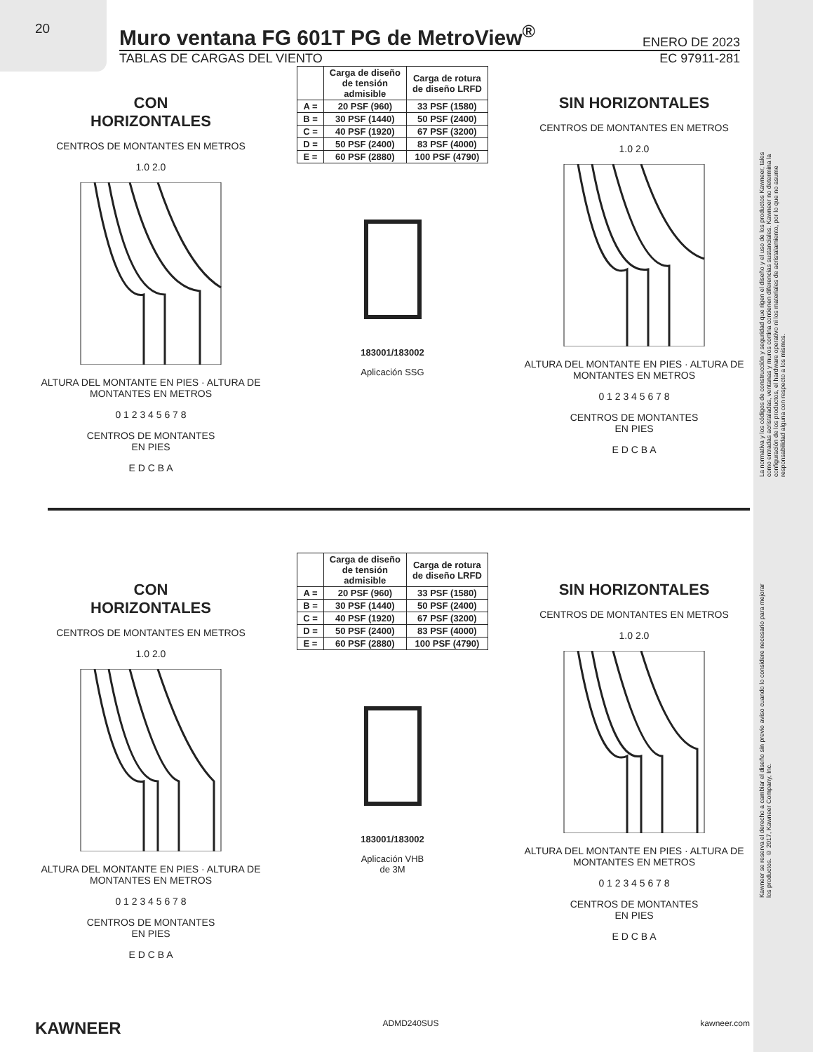20
Muro ventana FG 601T PG de MetroView<sup>®</sup>
ENERO DE 2023
TABLAS DE CARGAS DEL VIENTO EC 97911-281
CON
HORIZONTALES
CENTROS DE MONTANTES EN METROS
1.0 2.0
ALTURA DEL MONTANTE EN PIES · ALTURA DE MONTANTES EN METROS
0 1 2 3 4 5 6 7 8
CENTROS DE MONTANTES
EN PIES
E D C B A
| | Carga de diseño de tensión admisible | Carga de rotura de diseño LRFD |
| --- | --- | --- |
| A = | 20 PSF (960) | 33 PSF (1580) |
| B = | 30 PSF (1440) | 50 PSF (2400) |
| C = | 40 PSF (1920) | 67 PSF (3200) |
| D = | 50 PSF (2400) | 83 PSF (4000) |
| E = | 60 PSF (2880) | 100 PSF (4790) |
183001/183002
Aplicación SSG
SIN HORIZONTALES
CENTROS DE MONTANTES EN METROS
1.0 2.0
ALTURA DEL MONTANTE EN PIES · ALTURA DE MONTANTES EN METROS
0 1 2 3 4 5 6 7 8
CENTROS DE MONTANTES
EN PIES
E D C B A
CON
HORIZONTALES
CENTROS DE MONTANTES EN METROS
1.0 2.0
ALTURA DEL MONTANTE EN PIES · ALTURA DE MONTANTES EN METROS
0 1 2 3 4 5 6 7 8
CENTROS DE MONTANTES
EN PIES
E D C B A
| | Carga de diseño de tensión admisible | Carga de rotura de diseño LRFD |
| --- | --- | --- |
| A = | 20 PSF (960) | 33 PSF (1580) |
| B = | 30 PSF (1440) | 50 PSF (2400) |
| C = | 40 PSF (1920) | 67 PSF (3200) |
| D = | 50 PSF (2400) | 83 PSF (4000) |
| E = | 60 PSF (2880) | 100 PSF (4790) |
183001/183002
Aplicación VHB
de 3M
SIN HORIZONTALES
CENTROS DE MONTANTES EN METROS
1.0 2.0
ALTURA DEL MONTANTE EN PIES · ALTURA DE MONTANTES EN METROS
0 1 2 3 4 5 6 7 8
CENTROS DE MONTANTES
EN PIES
E D C B A
La normativa y los códigos de construcción y seguridad que rigen el diseño y el uso de los productos Kawneer, tales como entradas acristaladas, ventanas y muros cortina contienen diferencias sustanciales. Kawneer no determina la configuración de los productos, el hardware operativo ni los materiales de acristalamiento, por lo que no asume responsabilidad alguna con respecto a los mismos.
Kawneer se reserva el derecho a cambiar el diseño sin previo aviso cuando lo considere necesario para mejorar los productos. © 2017, Kawneer Company, Inc.
KAWNEER ADMD240SUS kawneer.com